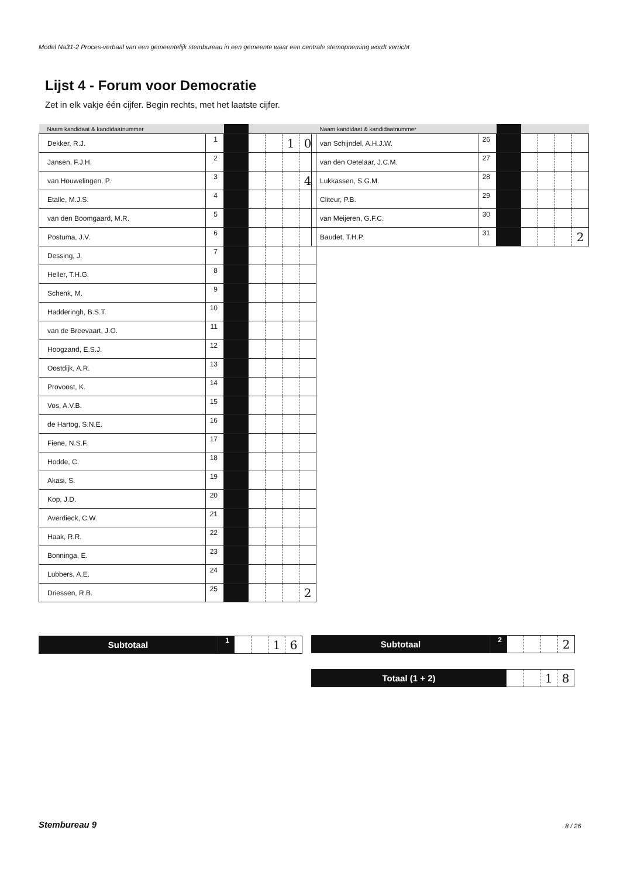Model Na31-2 Proces-verbaal van een gemeentelijk stembureau in een gemeente waar een centrale stemopneming wordt verricht
Lijst 4 - Forum voor Democratie
Zet in elk vakje één cijfer. Begin rechts, met het laatste cijfer.
| Naam kandidaat & kandidaatnummer | | | | | | |
| --- | --- | --- | --- | --- | --- | --- |
| Dekker, R.J. | 1 | | | | 1 | 0 |
| Jansen, F.J.H. | 2 | | | | | |
| van Houwelingen, P. | 3 | | | | | 4 |
| Etalle, M.J.S. | 4 | | | | | |
| van den Boomgaard, M.R. | 5 | | | | | |
| Postuma, J.V. | 6 | | | | | |
| Dessing, J. | 7 | | | | | |
| Heller, T.H.G. | 8 | | | | | |
| Schenk, M. | 9 | | | | | |
| Hadderingh, B.S.T. | 10 | | | | | |
| van de Breevaart, J.O. | 11 | | | | | |
| Hoogzand, E.S.J. | 12 | | | | | |
| Oostdijk, A.R. | 13 | | | | | |
| Provoost, K. | 14 | | | | | |
| Vos, A.V.B. | 15 | | | | | |
| de Hartog, S.N.E. | 16 | | | | | |
| Fiene, N.S.F. | 17 | | | | | |
| Hodde, C. | 18 | | | | | |
| Akasi, S. | 19 | | | | | |
| Kop, J.D. | 20 | | | | | |
| Averdieck, C.W. | 21 | | | | | |
| Haak, R.R. | 22 | | | | | |
| Bonninga, E. | 23 | | | | | |
| Lubbers, A.E. | 24 | | | | | |
| Driessen, R.B. | 25 | | | | | 2 |
| Naam kandidaat & kandidaatnummer | | | | | | |
| --- | --- | --- | --- | --- | --- | --- |
| van Schijndel, A.H.J.W. | 26 | | | | | |
| van den Oetelaar, J.C.M. | 27 | | | | | |
| Lukkassen, S.G.M. | 28 | | | | | |
| Cliteur, P.B. | 29 | | | | | |
| van Meijeren, G.F.C. | 30 | | | | | |
| Baudet, T.H.P. | 31 | | | | | 2 |
| Subtotaal | 1 | | | 1 | 6 |
| Subtotaal | 2 | | | | 2 |
| Totaal (1 + 2) | | | 1 | 8 |
Stembureau 9 8 / 26